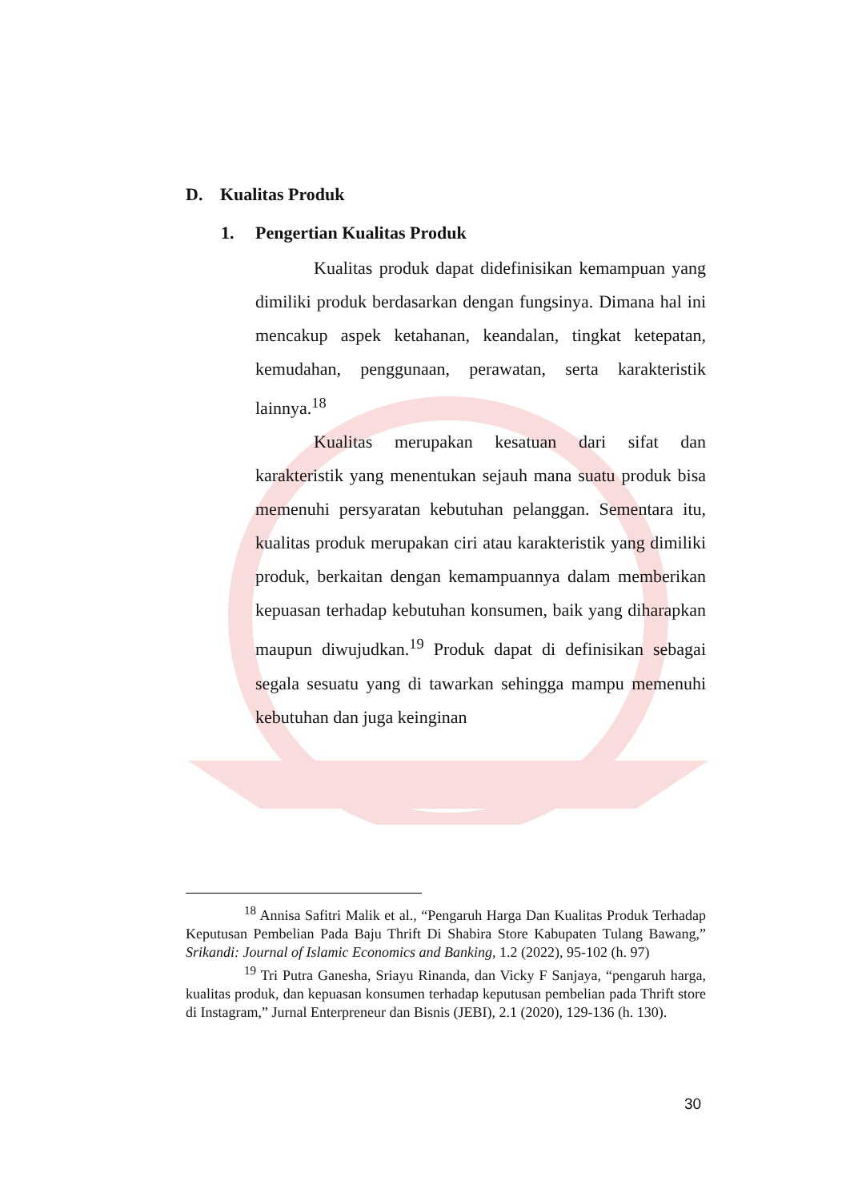D. Kualitas Produk
1. Pengertian Kualitas Produk
Kualitas produk dapat didefinisikan kemampuan yang dimiliki produk berdasarkan dengan fungsinya. Dimana hal ini mencakup aspek ketahanan, keandalan, tingkat ketepatan, kemudahan, penggunaan, perawatan, serta karakteristik lainnya.<sup>18</sup>
Kualitas merupakan kesatuan dari sifat dan karakteristik yang menentukan sejauh mana suatu produk bisa memenuhi persyaratan kebutuhan pelanggan. Sementara itu, kualitas produk merupakan ciri atau karakteristik yang dimiliki produk, berkaitan dengan kemampuannya dalam memberikan kepuasan terhadap kebutuhan konsumen, baik yang diharapkan maupun diwujudkan.<sup>19</sup> Produk dapat di definisikan sebagai segala sesuatu yang di tawarkan sehingga mampu memenuhi kebutuhan dan juga keinginan
<sup>18</sup> Annisa Safitri Malik et al., “Pengaruh Harga Dan Kualitas Produk Terhadap Keputusan Pembelian Pada Baju Thrift Di Shabira Store Kabupaten Tulang Bawang,” Srikandi: Journal of Islamic Economics and Banking, 1.2 (2022), 95-102 (h. 97)
<sup>19</sup> Tri Putra Ganesha, Sriayu Rinanda, dan Vicky F Sanjaya, “pengaruh harga, kualitas produk, dan kepuasan konsumen terhadap keputusan pembelian pada Thrift store di Instagram,” Jurnal Enterpreneur dan Bisnis (JEBI), 2.1 (2020), 129-136 (h. 130).
30